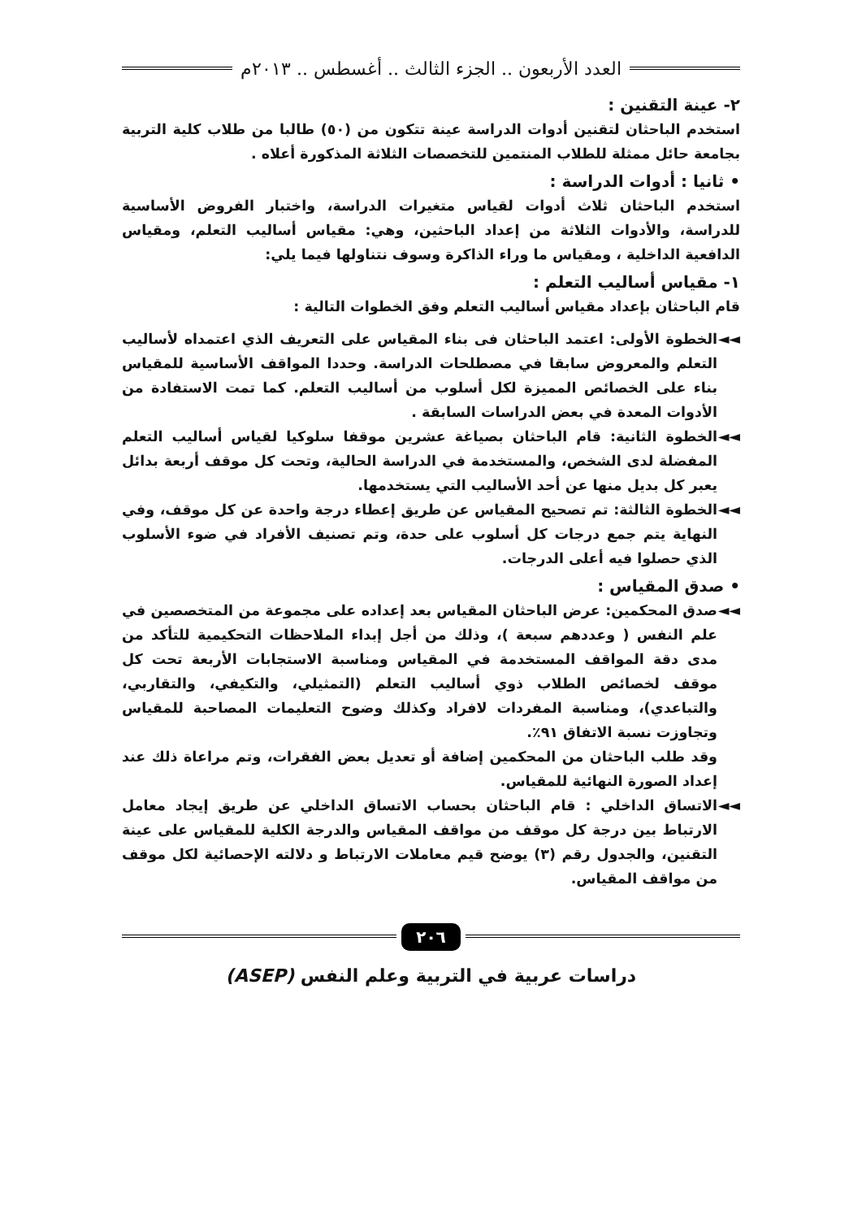العدد الأربعون .. الجزء الثالث .. أغسطس .. ٢٠١٣م
٢- عينة التقنين :
استخدم الباحثان لتقنين أدوات الدراسة عينة تتكون من (٥٠) طالبا من طلاب كلية التربية بجامعة حائل ممثلة للطلاب المنتمين للتخصصات الثلاثة المذكورة أعلاه .
• ثانيا : أدوات الدراسة :
استخدم الباحثان ثلاث أدوات لقياس متغيرات الدراسة، واختبار الفروض الأساسية للدراسة، والأدوات الثلاثة من إعداد الباحثين، وهي: مقياس أساليب التعلم، ومقياس الدافعية الداخلية ، ومقياس ما وراء الذاكرة وسوف نتناولها فيما يلي:
١- مقياس أساليب التعلم :
قام الباحثان بإعداد مقياس أساليب التعلم وفق الخطوات التالية :
◄◄ الخطوة الأولى: اعتمد الباحثان فى بناء المقياس على التعريف الذي اعتمداه لأساليب التعلم والمعروض سابقا في مصطلحات الدراسة. وحددا المواقف الأساسية للمقياس بناء على الخصائص المميزة لكل أسلوب من أساليب التعلم. كما تمت الاستفادة من الأدوات المعدة في بعض الدراسات السابقة .
◄◄ الخطوة الثانية: قام الباحثان بصياغة عشرين موقفا سلوكيا لقياس أساليب التعلم المفضلة لدى الشخص، والمستخدمة في الدراسة الحالية، وتحت كل موقف أربعة بدائل يعبر كل بديل منها عن أحد الأساليب التي يستخدمها.
◄◄ الخطوة الثالثة: تم تصحيح المقياس عن طريق إعطاء درجة واحدة عن كل موقف، وفي النهاية يتم جمع درجات كل أسلوب على حدة، وتم تصنيف الأفراد في ضوء الأسلوب الذي حصلوا فيه أعلى الدرجات.
• صدق المقياس :
◄◄ صدق المحكمين: عرض الباحثان المقياس بعد إعداده على مجموعة من المتخصصين في علم النفس ( وعددهم سبعة )، وذلك من أجل إبداء الملاحظات التحكيمية للتأكد من مدى دقة المواقف المستخدمة في المقياس ومناسبة الاستجابات الأربعة تحت كل موقف لخصائص الطلاب ذوي أساليب التعلم (التمثيلي، والتكيفي، والتقاربي، والتباعدي)، ومناسبة المفردات لافراد وكذلك وضوح التعليمات المصاحبة للمقياس وتجاوزت نسبة الاتفاق ٩١٪.
وقد طلب الباحثان من المحكمين إضافة أو تعديل بعض الفقرات، وتم مراعاة ذلك عند إعداد الصورة النهائية للمقياس.
◄◄ الاتساق الداخلي : قام الباحثان بحساب الاتساق الداخلي عن طريق إيجاد معامل الارتباط بين درجة كل موقف من مواقف المقياس والدرجة الكلية للمقياس على عينة التقنين، والجدول رقم (٣) يوضح قيم معاملات الارتباط و دلالته الإحصائية لكل موقف من مواقف المقياس.
٢٠٦
دراسات عربية في التربية وعلم النفس (ASEP)